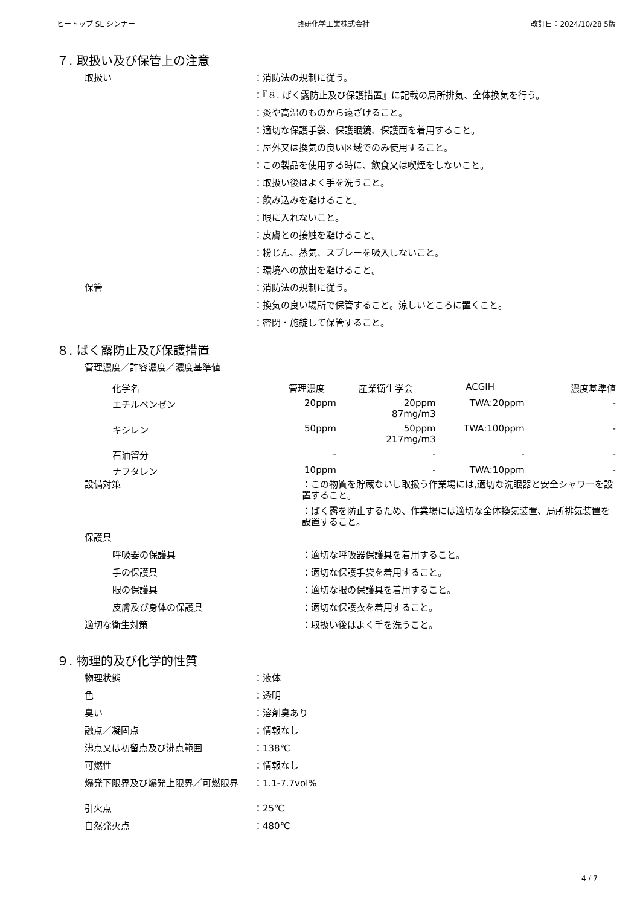ヒートップ SL シンナー 熱研化学工業株式会社 改訂日：2024/10/28 5版
７. 取扱い及び保管上の注意
取扱い ：消防法の規制に従う。
：『８. ばく露防止及び保護措置』に記載の局所排気、全体換気を行う。
：炎や高温のものから遠ざけること。
：適切な保護手袋、保護眼鏡、保護面を着用すること。
：屋外又は換気の良い区域でのみ使用すること。
：この製品を使用する時に、飲食又は喫煙をしないこと。
：取扱い後はよく手を洗うこと。
：飲み込みを避けること。
：眼に入れないこと。
：皮膚との接触を避けること。
：粉じん、蒸気、スプレーを吸入しないこと。
：環境への放出を避けること。
保管 ：消防法の規制に従う。
：換気の良い場所で保管すること。涼しいところに置くこと。
：密閉・施錠して保管すること。
８. ばく露防止及び保護措置
管理濃度／許容濃度／濃度基準値
| 化学名 | 管理濃度 | 産業衛生学会 | ACGIH | 濃度基準値 |
| --- | --- | --- | --- | --- |
| エチルベンゼン | 20ppm | 20ppm 87mg/m3 | TWA:20ppm | - |
| キシレン | 50ppm | 50ppm 217mg/m3 | TWA:100ppm | - |
| 石油留分 | - | - | - | - |
| ナフタレン | 10ppm | - | TWA:10ppm | - |
設備対策 ：この物質を貯蔵ないし取扱う作業場には,適切な洗眼器と安全シャワーを設置すること。
：ばく露を防止するため、作業場には適切な全体換気装置、局所排気装置を設置すること。
保護具
呼吸器の保護具 ：適切な呼吸器保護具を着用すること。
手の保護具 ：適切な保護手袋を着用すること。
眼の保護具 ：適切な眼の保護具を着用すること。
皮膚及び身体の保護具 ：適切な保護衣を着用すること。
適切な衛生対策 ：取扱い後はよく手を洗うこと。
９. 物理的及び化学的性質
物理状態 ：液体
色 ：透明
臭い ：溶剤臭あり
融点／凝固点 ：情報なし
沸点又は初留点及び沸点範囲 ：138℃
可燃性 ：情報なし
爆発下限界及び爆発上限界／可燃限界 ：1.1-7.7vol%
引火点 ：25℃
自然発火点 ：480℃
4 / 7